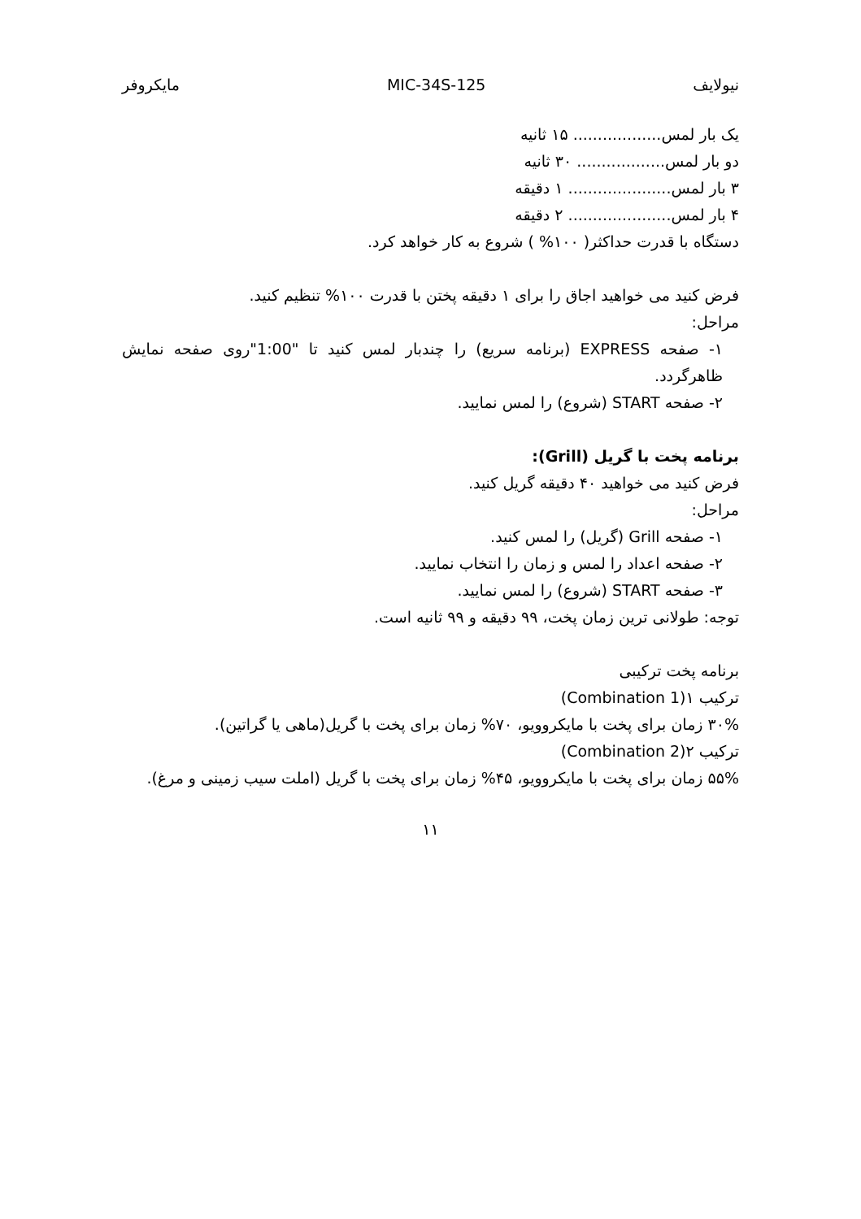نیولایف MIC-34S-125 مایکروفر
یک بار لمس.................. ۱۵ ثانیه
دو بار لمس.................. ۳۰ ثانیه
۳ بار لمس..................... ۱ دقیقه
۴ بار لمس..................... ۲ دقیقه
دستگاه با قدرت حداکثر( ۱۰۰% ) شروع به کار خواهد کرد.
فرض کنید می خواهید اجاق را برای ۱ دقیقه پختن با قدرت ۱۰۰% تنظیم کنید.
مراحل:
۱- صفحه EXPRESS (برنامه سریع) را چندبار لمس کنید تا "1:00"روی صفحه نمایش ظاهرگردد.
۲- صفحه START (شروع) را لمس نمایید.
برنامه پخت با گریل (Grill):
فرض کنید می خواهید ۴۰ دقیقه گریل کنید.
مراحل:
۱- صفحه Grill (گریل) را لمس کنید.
۲- صفحه اعداد را لمس و زمان را انتخاب نمایید.
۳- صفحه START (شروع) را لمس نمایید.
توجه: طولانی ترین زمان پخت، ۹۹ دقیقه و ۹۹ ثانیه است.
برنامه پخت ترکیبی
ترکیب ۱(Combination 1)
۳۰% زمان برای پخت با مایکروویو، ۷۰% زمان برای پخت با گریل(ماهی یا گراتین).
ترکیب ۲(Combination 2)
۵۵% زمان برای پخت با مایکروویو، ۴۵% زمان برای پخت با گریل (املت سیب زمینی و مرغ).
۱۱